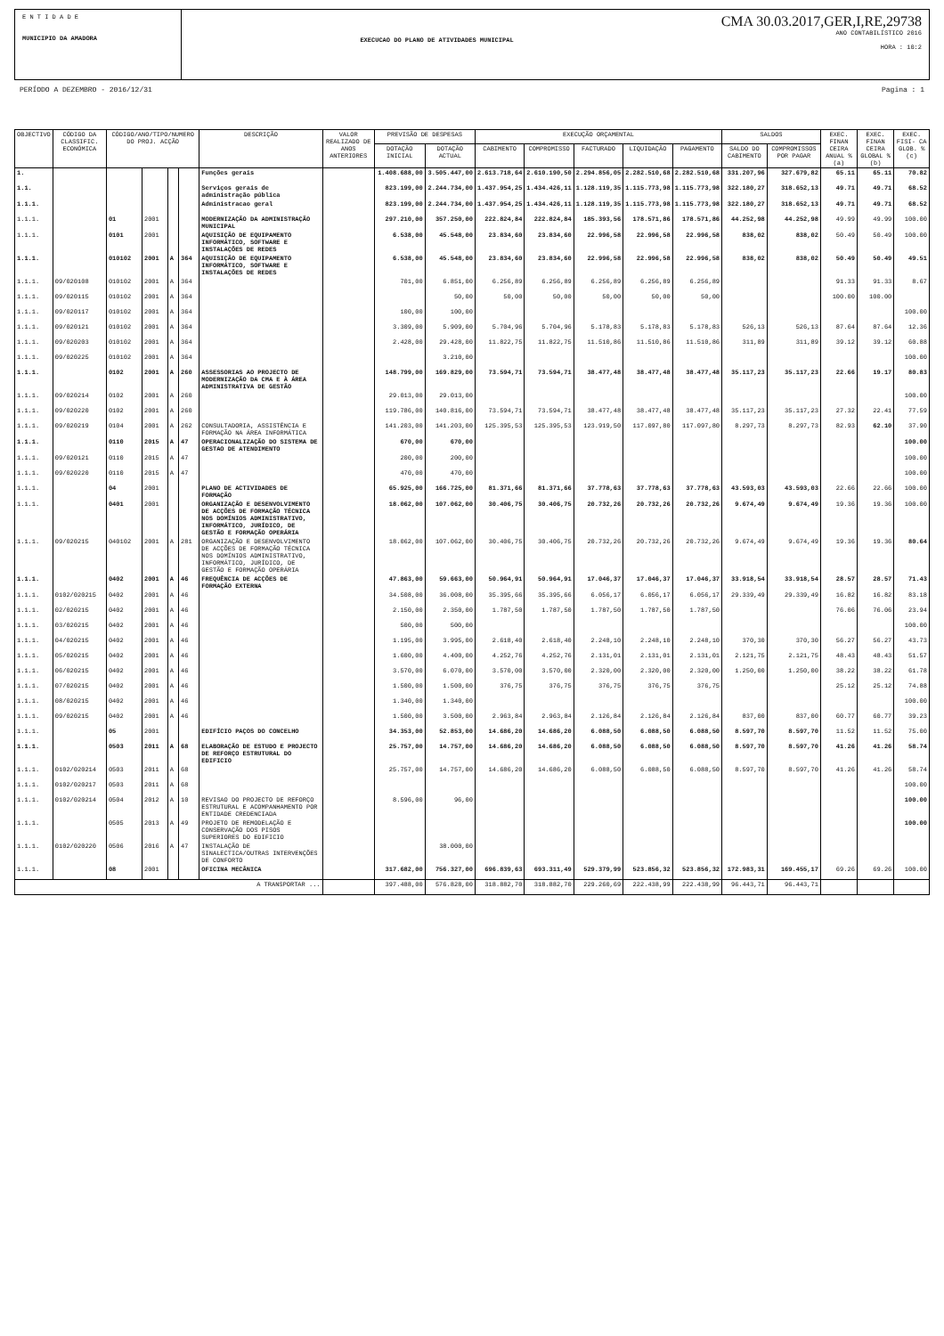E N T I D A D E
MUNICIPIO DA AMADORA
EXECUCAO DO PLANO DE ATIVIDADES MUNICIPAL
CMA 30.03.2017,GER,I,RE,29738
ANO CONTABILÍSTICO 2016
HORA : 10:2
PERÍODO A DEZEMBRO - 2016/12/31 Pagina : 1
| OBJECTIVO | CÓDIGO DA CLASSIFIC. ECONÓMICA | CÓDIGO/ANO/TIPO/NUMERO DO PROJ. ACÇÃO | | | | DESCRIÇÃO | VALOR REALIZADO DE ANOS ANTERIORES | PREVISÃO DE DESPESAS | | EXECUÇÃO ORÇAMENTAL | | | | | SALDOS | | EXEC. FINAN CEIRA ANUAL % (a) | EXEC. FINAN CEIRA GLOBAL % (b) | EXEC. FISI- CA GLOB. % (c) |
| --- | --- | --- | --- | --- | --- | --- | --- | --- | --- | --- | --- | --- | --- | --- | --- | --- | --- | --- | --- |
| | | | | | | | | DOTAÇÃO INICIAL | DOTAÇÃO ACTUAL | CABIMENTO | COMPROMISSO | FACTURADO | LIQUIDAÇÃO | PAGAMENTO | SALDO DO CABIMENTO | COMPROMISSOS POR PAGAR | | | |
| 1. | | | | | | Funções gerais | | 1.408.688,00 | 3.505.447,00 | 2.613.718,64 | 2.610.190,50 | 2.294.856,05 | 2.282.510,68 | 2.282.510,68 | 331.207,96 | 327.679,82 | 65.11 | 65.11 | 70.82 |
| 1.1. | | | | | | Serviços gerais de administração pública | | 823.199,00 | 2.244.734,00 | 1.437.954,25 | 1.434.426,11 | 1.128.119,35 | 1.115.773,98 | 1.115.773,98 | 322.180,27 | 318.652,13 | 49.71 | 49.71 | 68.52 |
| 1.1.1. | | | | | | Administracao geral | | 823.199,00 | 2.244.734,00 | 1.437.954,25 | 1.434.426,11 | 1.128.119,35 | 1.115.773,98 | 1.115.773,98 | 322.180,27 | 318.652,13 | 49.71 | 49.71 | 68.52 |
| 1.1.1. | | 01 | 2001 | | | MODERNIZAÇÃO DA ADMINISTRAÇÃO MUNICIPAL | | 297.210,00 | 357.250,00 | 222.824,84 | 222.824,84 | 185.393,56 | 178.571,86 | 178.571,86 | 44.252,98 | 44.252,98 | 49.99 | 49.99 | 100.00 |
| 1.1.1. | | 0101 | 2001 | | | AQUISIÇÃO DE EQUIPAMENTO INFORMÁTICO, SOFTWARE E INSTALAÇÕES DE REDES | | 6.538,00 | 45.548,00 | 23.834,60 | 23.834,60 | 22.996,58 | 22.996,58 | 22.996,58 | 838,02 | 838,02 | 50.49 | 50.49 | 100.00 |
| 1.1.1. | | 010102 | 2001 | A | 364 | AQUISIÇÃO DE EQUIPAMENTO INFORMÁTICO, SOFTWARE E INSTALAÇÕES DE REDES | | 6.538,00 | 45.548,00 | 23.834,60 | 23.834,60 | 22.996,58 | 22.996,58 | 22.996,58 | 838,02 | 838,02 | 50.49 | 50.49 | 49.51 |
| 1.1.1. | 09/020108 | 010102 | 2001 | A | 364 | | | 701,00 | 6.851,00 | 6.256,89 | 6.256,89 | 6.256,89 | 6.256,89 | 6.256,89 | | | 91.33 | 91.33 | 8.67 |
| 1.1.1. | 09/020115 | 010102 | 2001 | A | 364 | | | | 50,00 | 50,00 | 50,00 | 50,00 | 50,00 | 50,00 | | | 100.00 | 100.00 | |
| 1.1.1. | 09/020117 | 010102 | 2001 | A | 364 | | | 100,00 | 100,00 | | | | | | | | | | 100.00 |
| 1.1.1. | 09/020121 | 010102 | 2001 | A | 364 | | | 3.309,00 | 5.909,00 | 5.704,96 | 5.704,96 | 5.178,83 | 5.178,83 | 5.178,83 | 526,13 | 526,13 | 87.64 | 87.64 | 12.36 |
| 1.1.1. | 09/020203 | 010102 | 2001 | A | 364 | | | 2.428,00 | 29.428,00 | 11.822,75 | 11.822,75 | 11.510,86 | 11.510,86 | 11.510,86 | 311,89 | 311,89 | 39.12 | 39.12 | 60.88 |
| 1.1.1. | 09/020225 | 010102 | 2001 | A | 364 | | | | 3.210,00 | | | | | | | | | | 100.00 |
| 1.1.1. | | 0102 | 2001 | A | 260 | ASSESSORIAS AO PROJECTO DE MODERNIZAÇÃO DA CMA E À ÁREA ADMINISTRATIVA DE GESTÃO | | 148.799,00 | 169.829,00 | 73.594,71 | 73.594,71 | 38.477,48 | 38.477,48 | 38.477,48 | 35.117,23 | 35.117,23 | 22.66 | 19.17 | 80.83 |
| 1.1.1. | 09/020214 | 0102 | 2001 | A | 260 | | | 29.013,00 | 29.013,00 | | | | | | | | | | 100.00 |
| 1.1.1. | 09/020220 | 0102 | 2001 | A | 260 | | | 119.786,00 | 140.816,00 | 73.594,71 | 73.594,71 | 38.477,48 | 38.477,48 | 38.477,48 | 35.117,23 | 35.117,23 | 27.32 | 22.41 | 77.59 |
| 1.1.1. | 09/020219 | 0104 | 2001 | A | 262 | CONSULTADORIA, ASSISTÊNCIA E FORMAÇÃO NA ÁREA INFORMÁTICA | | 141.203,00 | 141.203,00 | 125.395,53 | 125.395,53 | 123.919,50 | 117.097,80 | 117.097,80 | 8.297,73 | 8.297,73 | 82.93 | 62.10 | 37.90 |
| 1.1.1. | | 0110 | 2015 | A | 47 | OPERACIONALIZAÇÃO DO SISTEMA DE GESTAO DE ATENDIMENTO | | 670,00 | 670,00 | | | | | | | | | | 100.00 |
| 1.1.1. | 09/020121 | 0110 | 2015 | A | 47 | | | 200,00 | 200,00 | | | | | | | | | | 100.00 |
| 1.1.1. | 09/020220 | 0110 | 2015 | A | 47 | | | 470,00 | 470,00 | | | | | | | | | | 100.00 |
| 1.1.1. | | 04 | 2001 | | | PLANO DE ACTIVIDADES DE FORMAÇÃO | | 65.925,00 | 166.725,00 | 81.371,66 | 81.371,66 | 37.778,63 | 37.778,63 | 37.778,63 | 43.593,03 | 43.593,03 | 22.66 | 22.66 | 100.00 |
| 1.1.1. | | 0401 | 2001 | | | ORGANIZAÇÃO E DESENVOLVIMENTO DE ACÇÕES DE FORMAÇÃO TÉCNICA NOS DOMÍNIOS ADMINISTRATIVO, INFORMÁTICO, JURÍDICO, DE GESTÃO E FORMAÇÃO OPERÁRIA | | 18.062,00 | 107.062,00 | 30.406,75 | 30.406,75 | 20.732,26 | 20.732,26 | 20.732,26 | 9.674,49 | 9.674,49 | 19.36 | 19.36 | 100.00 |
| 1.1.1. | 09/020215 | 040102 | 2001 | A | 281 | ORGANIZAÇÃO E DESENVOLVIMENTO DE ACÇÕES DE FORMAÇÃO TÉCNICA NOS DOMÍNIOS ADMINISTRATIVO, INFORMÁTICO, JURÍDICO, DE GESTÃO E FORMAÇÃO OPERÁRIA | | 18.062,00 | 107.062,00 | 30.406,75 | 30.406,75 | 20.732,26 | 20.732,26 | 20.732,26 | 9.674,49 | 9.674,49 | 19.36 | 19.36 | 80.64 |
| 1.1.1. | | 0402 | 2001 | A | 46 | FREQUÊNCIA DE ACÇÕES DE FORMAÇÃO EXTERNA | | 47.863,00 | 59.663,00 | 50.964,91 | 50.964,91 | 17.046,37 | 17.046,37 | 17.046,37 | 33.918,54 | 33.918,54 | 28.57 | 28.57 | 71.43 |
| 1.1.1. | 0102/020215 | 0402 | 2001 | A | 46 | | | 34.508,00 | 36.008,00 | 35.395,66 | 35.395,66 | 6.056,17 | 6.056,17 | 6.056,17 | 29.339,49 | 29.339,49 | 16.82 | 16.82 | 83.18 |
| 1.1.1. | 02/020215 | 0402 | 2001 | A | 46 | | | 2.150,00 | 2.350,00 | 1.787,50 | 1.787,50 | 1.787,50 | 1.787,50 | 1.787,50 | | | 76.06 | 76.06 | 23.94 |
| 1.1.1. | 03/020215 | 0402 | 2001 | A | 46 | | | 500,00 | 500,00 | | | | | | | | | | 100.00 |
| 1.1.1. | 04/020215 | 0402 | 2001 | A | 46 | | | 1.195,00 | 3.995,00 | 2.618,40 | 2.618,40 | 2.248,10 | 2.248,10 | 2.248,10 | 370,30 | 370,30 | 56.27 | 56.27 | 43.73 |
| 1.1.1. | 05/020215 | 0402 | 2001 | A | 46 | | | 1.600,00 | 4.400,00 | 4.252,76 | 4.252,76 | 2.131,01 | 2.131,01 | 2.131,01 | 2.121,75 | 2.121,75 | 48.43 | 48.43 | 51.57 |
| 1.1.1. | 06/020215 | 0402 | 2001 | A | 46 | | | 3.570,00 | 6.070,00 | 3.570,00 | 3.570,00 | 2.320,00 | 2.320,00 | 2.320,00 | 1.250,00 | 1.250,00 | 38.22 | 38.22 | 61.78 |
| 1.1.1. | 07/020215 | 0402 | 2001 | A | 46 | | | 1.500,00 | 1.500,00 | 376,75 | 376,75 | 376,75 | 376,75 | 376,75 | | | 25.12 | 25.12 | 74.88 |
| 1.1.1. | 08/020215 | 0402 | 2001 | A | 46 | | | 1.340,00 | 1.340,00 | | | | | | | | | | 100.00 |
| 1.1.1. | 09/020215 | 0402 | 2001 | A | 46 | | | 1.500,00 | 3.500,00 | 2.963,84 | 2.963,84 | 2.126,84 | 2.126,84 | 2.126,84 | 837,00 | 837,00 | 60.77 | 60.77 | 39.23 |
| 1.1.1. | | 05 | 2001 | | | EDIFÍCIO PAÇOS DO CONCELHO | | 34.353,00 | 52.853,00 | 14.686,20 | 14.686,20 | 6.088,50 | 6.088,50 | 6.088,50 | 8.597,70 | 8.597,70 | 11.52 | 11.52 | 75.00 |
| 1.1.1. | | 0503 | 2011 | A | 68 | ELABORAÇÃO DE ESTUDO E PROJECTO DE REFORÇO ESTRUTURAL DO EDIFICIO | | 25.757,00 | 14.757,00 | 14.686,20 | 14.686,20 | 6.088,50 | 6.088,50 | 6.088,50 | 8.597,70 | 8.597,70 | 41.26 | 41.26 | 58.74 |
| 1.1.1. | 0102/020214 | 0503 | 2011 | A | 68 | | | 25.757,00 | 14.757,00 | 14.686,20 | 14.686,20 | 6.088,50 | 6.088,50 | 6.088,50 | 8.597,70 | 8.597,70 | 41.26 | 41.26 | 58.74 |
| 1.1.1. | 0102/020217 | 0503 | 2011 | A | 68 | | | | | | | | | | | | | | 100.00 |
| 1.1.1. | 0102/020214 | 0504 | 2012 | A | 10 | REVISAO DO PROJECTO DE REFORÇO ESTRUTURAL E ACOMPANHAMENTO POR ENTIDADE CREDENCIADA | | 8.596,00 | 96,00 | | | | | | | | | | 100.00 |
| 1.1.1. | | 0505 | 2013 | A | 49 | PROJETO DE REMODELAÇÃO E CONSERVAÇÃO DOS PISOS SUPERIORES DO EDIFICIO | | | | | | | | | | | | | 100.00 |
| 1.1.1. | 0102/020220 | 0506 | 2016 | A | 47 | INSTALAÇÃO DE SINALECTICA/OUTRAS INTERVENÇÕES DE CONFORTO | | | 38.000,00 | | | | | | | | | | |
| 1.1.1. | | 08 | 2001 | | | OFICINA MECÂNICA | | 317.682,00 | 756.327,00 | 696.839,63 | 693.311,49 | 529.379,99 | 523.856,32 | 523.856,32 | 172.983,31 | 169.455,17 | 69.26 | 69.26 | 100.00 |
| A TRANSPORTAR ... | | | | | | | | 397.488,00 | 576.828,00 | 318.882,70 | 318.882,70 | 229.260,69 | 222.438,99 | 222.438,99 | 96.443,71 | 96.443,71 | | | |